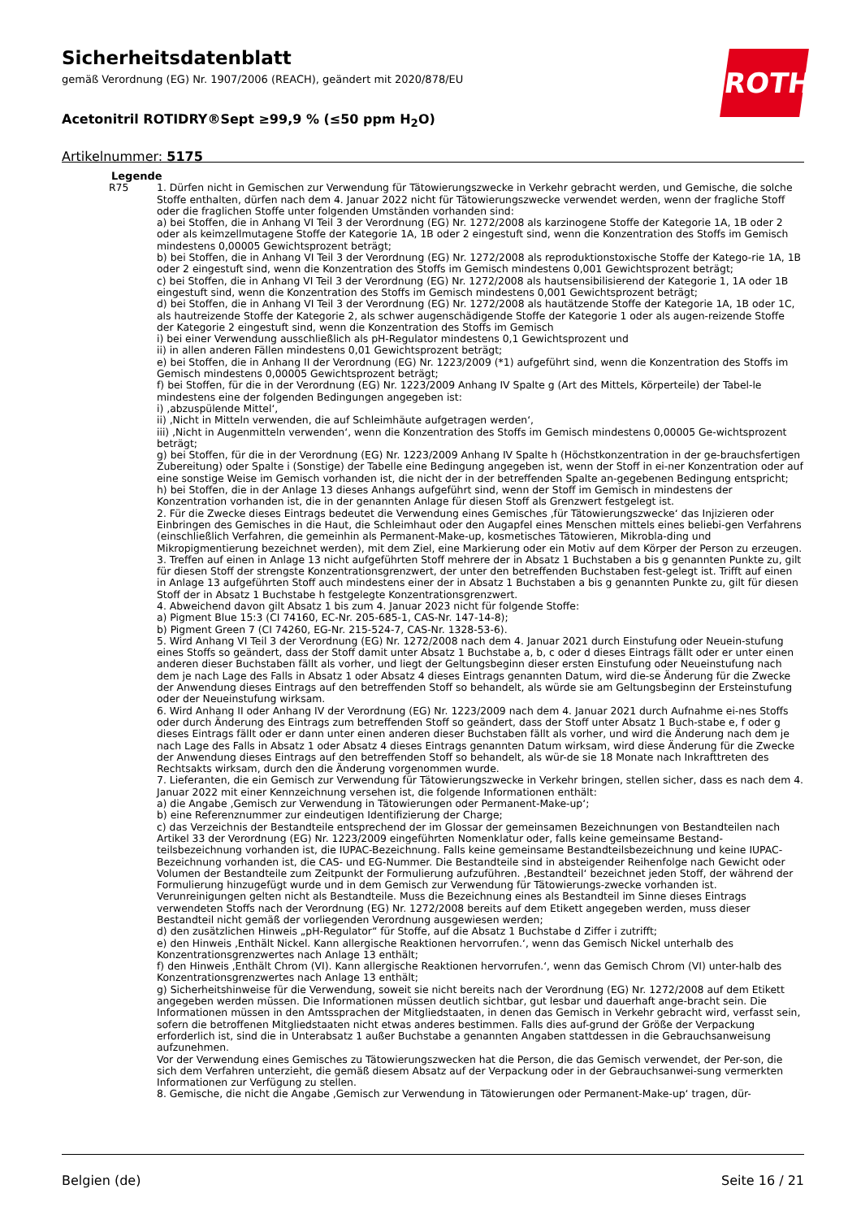Sicherheitsdatenblatt
gemäß Verordnung (EG) Nr. 1907/2006 (REACH), geändert mit 2020/878/EU
Acetonitril ROTIDRY®Sept ≥99,9 % (≤50 ppm H<sub>2</sub>O)
Artikelnummer: 5175
ROTH
Legende
R75 1. Dürfen nicht in Gemischen zur Verwendung für Tätowierungszwecke in Verkehr gebracht werden, und Gemische, die solche Stoffe enthalten, dürfen nach dem 4. Januar 2022 nicht für Tätowierungszwecke verwendet werden, wenn der fragliche Stoff oder die fraglichen Stoffe unter folgenden Umständen vorhanden sind:
a) bei Stoffen, die in Anhang VI Teil 3 der Verordnung (EG) Nr. 1272/2008 als karzinogene Stoffe der Kategorie 1A, 1B oder 2 oder als keimzellmutagene Stoffe der Kategorie 1A, 1B oder 2 eingestuft sind, wenn die Konzentration des Stoffs im Gemisch mindestens 0,00005 Gewichtsprozent beträgt;
b) bei Stoffen, die in Anhang VI Teil 3 der Verordnung (EG) Nr. 1272/2008 als reproduktionstoxische Stoffe der Katego-rie 1A, 1B oder 2 eingestuft sind, wenn die Konzentration des Stoffs im Gemisch mindestens 0,001 Gewichtsprozent beträgt;
c) bei Stoffen, die in Anhang VI Teil 3 der Verordnung (EG) Nr. 1272/2008 als hautsensibilisierend der Kategorie 1, 1A oder 1B eingestuft sind, wenn die Konzentration des Stoffs im Gemisch mindestens 0,001 Gewichtsprozent beträgt;
d) bei Stoffen, die in Anhang VI Teil 3 der Verordnung (EG) Nr. 1272/2008 als hautätzende Stoffe der Kategorie 1A, 1B oder 1C, als hautreizende Stoffe der Kategorie 2, als schwer augenschädigende Stoffe der Kategorie 1 oder als augen-reizende Stoffe der Kategorie 2 eingestuft sind, wenn die Konzentration des Stoffs im Gemisch
i) bei einer Verwendung ausschließlich als pH-Regulator mindestens 0,1 Gewichtsprozent und
ii) in allen anderen Fällen mindestens 0,01 Gewichtsprozent beträgt;
e) bei Stoffen, die in Anhang II der Verordnung (EG) Nr. 1223/2009 (*1) aufgeführt sind, wenn die Konzentration des Stoffs im Gemisch mindestens 0,00005 Gewichtsprozent beträgt;
f) bei Stoffen, für die in der Verordnung (EG) Nr. 1223/2009 Anhang IV Spalte g (Art des Mittels, Körperteile) der Tabel-le mindestens eine der folgenden Bedingungen angegeben ist:
i) ‚abzuspülende Mittel‘,
ii) ‚Nicht in Mitteln verwenden, die auf Schleimhäute aufgetragen werden‘,
iii) ‚Nicht in Augenmitteln verwenden‘, wenn die Konzentration des Stoffs im Gemisch mindestens 0,00005 Ge-wichtsprozent beträgt;
g) bei Stoffen, für die in der Verordnung (EG) Nr. 1223/2009 Anhang IV Spalte h (Höchstkonzentration in der ge-brauchsfertigen Zubereitung) oder Spalte i (Sonstige) der Tabelle eine Bedingung angegeben ist, wenn der Stoff in ei-ner Konzentration oder auf eine sonstige Weise im Gemisch vorhanden ist, die nicht der in der betreffenden Spalte an-gegebenen Bedingung entspricht;
h) bei Stoffen, die in der Anlage 13 dieses Anhangs aufgeführt sind, wenn der Stoff im Gemisch in mindestens der Konzentration vorhanden ist, die in der genannten Anlage für diesen Stoff als Grenzwert festgelegt ist.
2. Für die Zwecke dieses Eintrags bedeutet die Verwendung eines Gemisches ‚für Tätowierungszwecke‘ das Injizieren oder Einbringen des Gemisches in die Haut, die Schleimhaut oder den Augapfel eines Menschen mittels eines beliebi-gen Verfahrens (einschließlich Verfahren, die gemeinhin als Permanent-Make-up, kosmetisches Tätowieren, Mikrobla-ding und Mikropigmentierung bezeichnet werden), mit dem Ziel, eine Markierung oder ein Motiv auf dem Körper der Person zu erzeugen.
3. Treffen auf einen in Anlage 13 nicht aufgeführten Stoff mehrere der in Absatz 1 Buchstaben a bis g genannten Punkte zu, gilt für diesen Stoff der strengste Konzentrationsgrenzwert, der unter den betreffenden Buchstaben fest-gelegt ist. Trifft auf einen in Anlage 13 aufgeführten Stoff auch mindestens einer der in Absatz 1 Buchstaben a bis g genannten Punkte zu, gilt für diesen Stoff der in Absatz 1 Buchstabe h festgelegte Konzentrationsgrenzwert.
4. Abweichend davon gilt Absatz 1 bis zum 4. Januar 2023 nicht für folgende Stoffe:
a) Pigment Blue 15:3 (CI 74160, EC-Nr. 205-685-1, CAS-Nr. 147-14-8);
b) Pigment Green 7 (CI 74260, EG-Nr. 215-524-7, CAS-Nr. 1328-53-6).
5. Wird Anhang VI Teil 3 der Verordnung (EG) Nr. 1272/2008 nach dem 4. Januar 2021 durch Einstufung oder Neuein-stufung eines Stoffs so geändert, dass der Stoff damit unter Absatz 1 Buchstabe a, b, c oder d dieses Eintrags fällt oder er unter einen anderen dieser Buchstaben fällt als vorher, und liegt der Geltungsbeginn dieser ersten Einstufung oder Neueinstufung nach dem je nach Lage des Falls in Absatz 1 oder Absatz 4 dieses Eintrags genannten Datum, wird die-se Änderung für die Zwecke der Anwendung dieses Eintrags auf den betreffenden Stoff so behandelt, als würde sie am Geltungsbeginn der Ersteinstufung oder der Neueinstufung wirksam.
6. Wird Anhang II oder Anhang IV der Verordnung (EG) Nr. 1223/2009 nach dem 4. Januar 2021 durch Aufnahme ei-nes Stoffs oder durch Änderung des Eintrags zum betreffenden Stoff so geändert, dass der Stoff unter Absatz 1 Buch-stabe e, f oder g dieses Eintrags fällt oder er dann unter einen anderen dieser Buchstaben fällt als vorher, und wird die Änderung nach dem je nach Lage des Falls in Absatz 1 oder Absatz 4 dieses Eintrags genannten Datum wirksam, wird diese Änderung für die Zwecke der Anwendung dieses Eintrags auf den betreffenden Stoff so behandelt, als wür-de sie 18 Monate nach Inkrafttreten des Rechtsakts wirksam, durch den die Änderung vorgenommen wurde.
7. Lieferanten, die ein Gemisch zur Verwendung für Tätowierungszwecke in Verkehr bringen, stellen sicher, dass es nach dem 4. Januar 2022 mit einer Kennzeichnung versehen ist, die folgende Informationen enthält:
a) die Angabe ‚Gemisch zur Verwendung in Tätowierungen oder Permanent-Make-up‘;
b) eine Referenznummer zur eindeutigen Identifizierung der Charge;
c) das Verzeichnis der Bestandteile entsprechend der im Glossar der gemeinsamen Bezeichnungen von Bestandteilen nach Artikel 33 der Verordnung (EG) Nr. 1223/2009 eingeführten Nomenklatur oder, falls keine gemeinsame Bestand-teilsbezeichnung vorhanden ist, die IUPAC-Bezeichnung. Falls keine gemeinsame Bestandteilsbezeichnung und keine IUPAC-Bezeichnung vorhanden ist, die CAS- und EG-Nummer. Die Bestandteile sind in absteigender Reihenfolge nach Gewicht oder Volumen der Bestandteile zum Zeitpunkt der Formulierung aufzuführen. ‚Bestandteil‘ bezeichnet jeden Stoff, der während der Formulierung hinzugefügt wurde und in dem Gemisch zur Verwendung für Tätowierungs-zwecke vorhanden ist. Verunreinigungen gelten nicht als Bestandteile. Muss die Bezeichnung eines als Bestandteil im Sinne dieses Eintrags verwendeten Stoffs nach der Verordnung (EG) Nr. 1272/2008 bereits auf dem Etikett angegeben werden, muss dieser Bestandteil nicht gemäß der vorliegenden Verordnung ausgewiesen werden;
d) den zusätzlichen Hinweis „pH-Regulator“ für Stoffe, auf die Absatz 1 Buchstabe d Ziffer i zutrifft;
e) den Hinweis ‚Enthält Nickel. Kann allergische Reaktionen hervorrufen.‘, wenn das Gemisch Nickel unterhalb des Konzentrationsgrenzwertes nach Anlage 13 enthält;
f) den Hinweis ‚Enthält Chrom (VI). Kann allergische Reaktionen hervorrufen.‘, wenn das Gemisch Chrom (VI) unter-halb des Konzentrationsgrenzwertes nach Anlage 13 enthält;
g) Sicherheitshinweise für die Verwendung, soweit sie nicht bereits nach der Verordnung (EG) Nr. 1272/2008 auf dem Etikett angegeben werden müssen. Die Informationen müssen deutlich sichtbar, gut lesbar und dauerhaft ange-bracht sein. Die Informationen müssen in den Amtssprachen der Mitgliedstaaten, in denen das Gemisch in Verkehr gebracht wird, verfasst sein, sofern die betroffenen Mitgliedstaaten nicht etwas anderes bestimmen. Falls dies auf-grund der Größe der Verpackung erforderlich ist, sind die in Unterabsatz 1 außer Buchstabe a genannten Angaben stattdessen in die Gebrauchsanweisung aufzunehmen.
Vor der Verwendung eines Gemisches zu Tätowierungszwecken hat die Person, die das Gemisch verwendet, der Per-son, die sich dem Verfahren unterzieht, die gemäß diesem Absatz auf der Verpackung oder in der Gebrauchsanwei-sung vermerkten Informationen zur Verfügung zu stellen.
8. Gemische, die nicht die Angabe ‚Gemisch zur Verwendung in Tätowierungen oder Permanent-Make-up‘ tragen, dür-
Belgien (de) Seite 16 / 21